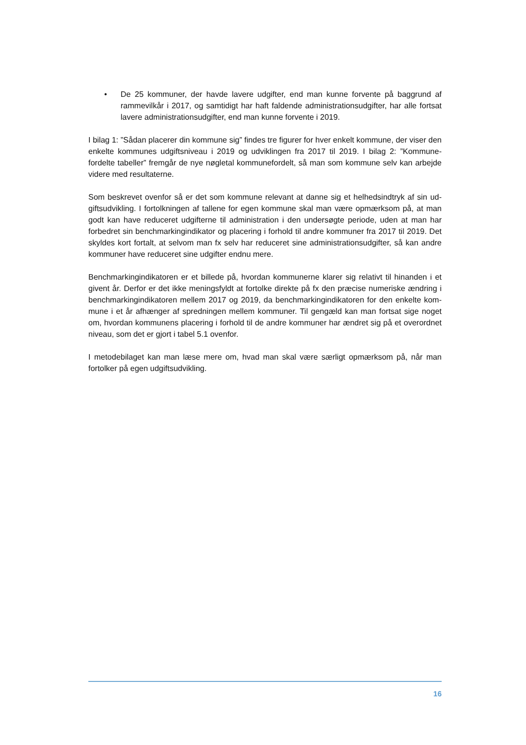• De 25 kommuner, der havde lavere udgifter, end man kunne forvente på baggrund af rammevilkår i 2017, og samtidigt har haft faldende administrationsudgifter, har alle fortsat lavere administrationsudgifter, end man kunne forvente i 2019.
I bilag 1: ”Sådan placerer din kommune sig” findes tre figurer for hver enkelt kommune, der viser den enkelte kommunes udgiftsniveau i 2019 og udviklingen fra 2017 til 2019. I bilag 2: ”Kommune-fordelte tabeller” fremgår de nye nøgletal kommunefordelt, så man som kommune selv kan arbejde videre med resultaterne.
Som beskrevet ovenfor så er det som kommune relevant at danne sig et helhedsindtryk af sin ud-giftsudvikling. I fortolkningen af tallene for egen kommune skal man være opmærksom på, at man godt kan have reduceret udgifterne til administration i den undersøgte periode, uden at man har forbedret sin benchmarkingindikator og placering i forhold til andre kommuner fra 2017 til 2019. Det skyldes kort fortalt, at selvom man fx selv har reduceret sine administrationsudgifter, så kan andre kommuner have reduceret sine udgifter endnu mere.
Benchmarkingindikatoren er et billede på, hvordan kommunerne klarer sig relativt til hinanden i et givent år. Derfor er det ikke meningsfyldt at fortolke direkte på fx den præcise numeriske ændring i benchmarkingindikatoren mellem 2017 og 2019, da benchmarkingindikatoren for den enkelte kom-mune i et år afhænger af spredningen mellem kommuner. Til gengæld kan man fortsat sige noget om, hvordan kommunens placering i forhold til de andre kommuner har ændret sig på et overordnet niveau, som det er gjort i tabel 5.1 ovenfor.
I metodebilaget kan man læse mere om, hvad man skal være særligt opmærksom på, når man fortolker på egen udgiftsudvikling.
16